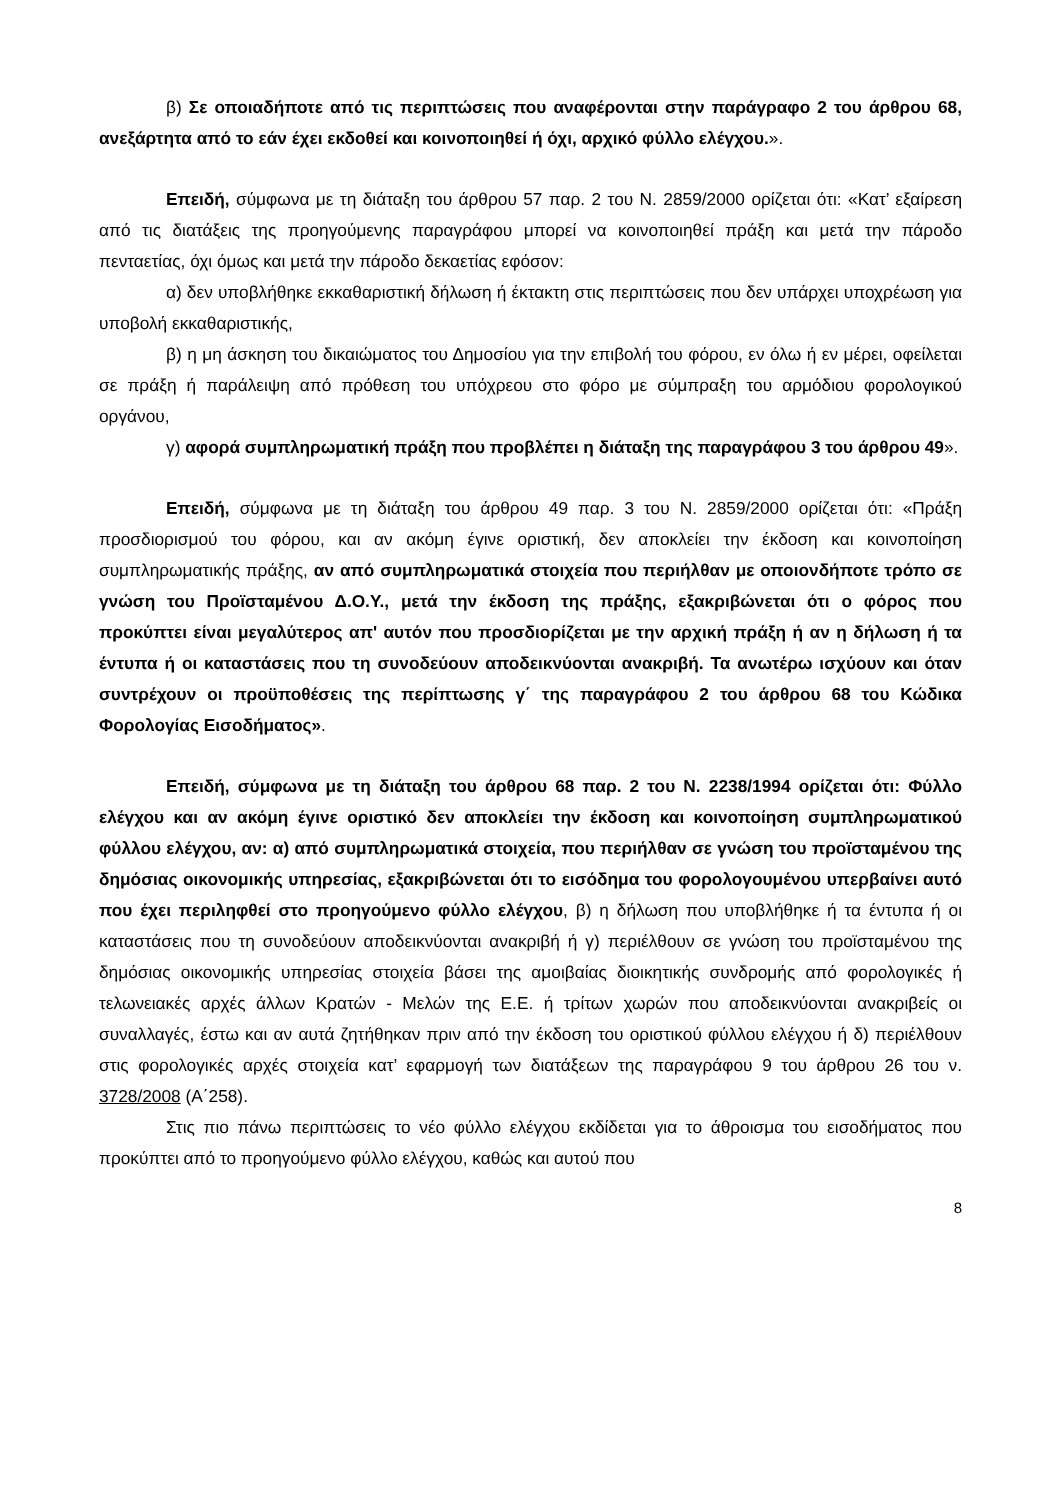β) Σε οποιαδήποτε από τις περιπτώσεις που αναφέρονται στην παράγραφο 2 του άρθρου 68, ανεξάρτητα από το εάν έχει εκδοθεί και κοινοποιηθεί ή όχι, αρχικό φύλλο ελέγχου.».
Επειδή, σύμφωνα με τη διάταξη του άρθρου 57 παρ. 2 του Ν. 2859/2000 ορίζεται ότι: «Κατ’ εξαίρεση από τις διατάξεις της προηγούμενης παραγράφου μπορεί να κοινοποιηθεί πράξη και μετά την πάροδο πενταετίας, όχι όμως και μετά την πάροδο δεκαετίας εφόσον:
α) δεν υποβλήθηκε εκκαθαριστική δήλωση ή έκτακτη στις περιπτώσεις που δεν υπάρχει υποχρέωση για υποβολή εκκαθαριστικής,
β) η μη άσκηση του δικαιώματος του Δημοσίου για την επιβολή του φόρου, εν όλω ή εν μέρει, οφείλεται σε πράξη ή παράλειψη από πρόθεση του υπόχρεου στο φόρο με σύμπραξη του αρμόδιου φορολογικού οργάνου,
γ) αφορά συμπληρωματική πράξη που προβλέπει η διάταξη της παραγράφου 3 του άρθρου 49».
Επειδή, σύμφωνα με τη διάταξη του άρθρου 49 παρ. 3 του Ν. 2859/2000 ορίζεται ότι: «Πράξη προσδιορισμού του φόρου, και αν ακόμη έγινε οριστική, δεν αποκλείει την έκδοση και κοινοποίηση συμπληρωματικής πράξης, αν από συμπληρωματικά στοιχεία που περιήλθαν με οποιονδήποτε τρόπο σε γνώση του Προϊσταμένου Δ.Ο.Υ., μετά την έκδοση της πράξης, εξακριβώνεται ότι ο φόρος που προκύπτει είναι μεγαλύτερος απ' αυτόν που προσδιορίζεται με την αρχική πράξη ή αν η δήλωση ή τα έντυπα ή οι καταστάσεις που τη συνοδεύουν αποδεικνύονται ανακριβή. Τα ανωτέρω ισχύουν και όταν συντρέχουν οι προϋποθέσεις της περίπτωσης γ΄ της παραγράφου 2 του άρθρου 68 του Κώδικα Φορολογίας Εισοδήματος».
Επειδή, σύμφωνα με τη διάταξη του άρθρου 68 παρ. 2 του Ν. 2238/1994 ορίζεται ότι: Φύλλο ελέγχου και αν ακόμη έγινε οριστικό δεν αποκλείει την έκδοση και κοινοποίηση συμπληρωματικού φύλλου ελέγχου, αν: α) από συμπληρωματικά στοιχεία, που περιήλθαν σε γνώση του προϊσταμένου της δημόσιας οικονομικής υπηρεσίας, εξακριβώνεται ότι το εισόδημα του φορολογουμένου υπερβαίνει αυτό που έχει περιληφθεί στο προηγούμενο φύλλο ελέγχου, β) η δήλωση που υποβλήθηκε ή τα έντυπα ή οι καταστάσεις που τη συνοδεύουν αποδεικνύονται ανακριβή ή γ) περιέλθουν σε γνώση του προϊσταμένου της δημόσιας οικονομικής υπηρεσίας στοιχεία βάσει της αμοιβαίας διοικητικής συνδρομής από φορολογικές ή τελωνειακές αρχές άλλων Κρατών - Μελών της Ε.Ε. ή τρίτων χωρών που αποδεικνύονται ανακριβείς οι συναλλαγές, έστω και αν αυτά ζητήθηκαν πριν από την έκδοση του οριστικού φύλλου ελέγχου ή δ) περιέλθουν στις φορολογικές αρχές στοιχεία κατ’ εφαρμογή των διατάξεων της παραγράφου 9 του άρθρου 26 του ν. 3728/2008 (Α΄258).
Στις πιο πάνω περιπτώσεις το νέο φύλλο ελέγχου εκδίδεται για το άθροισμα του εισοδήματος που προκύπτει από το προηγούμενο φύλλο ελέγχου, καθώς και αυτού που
8